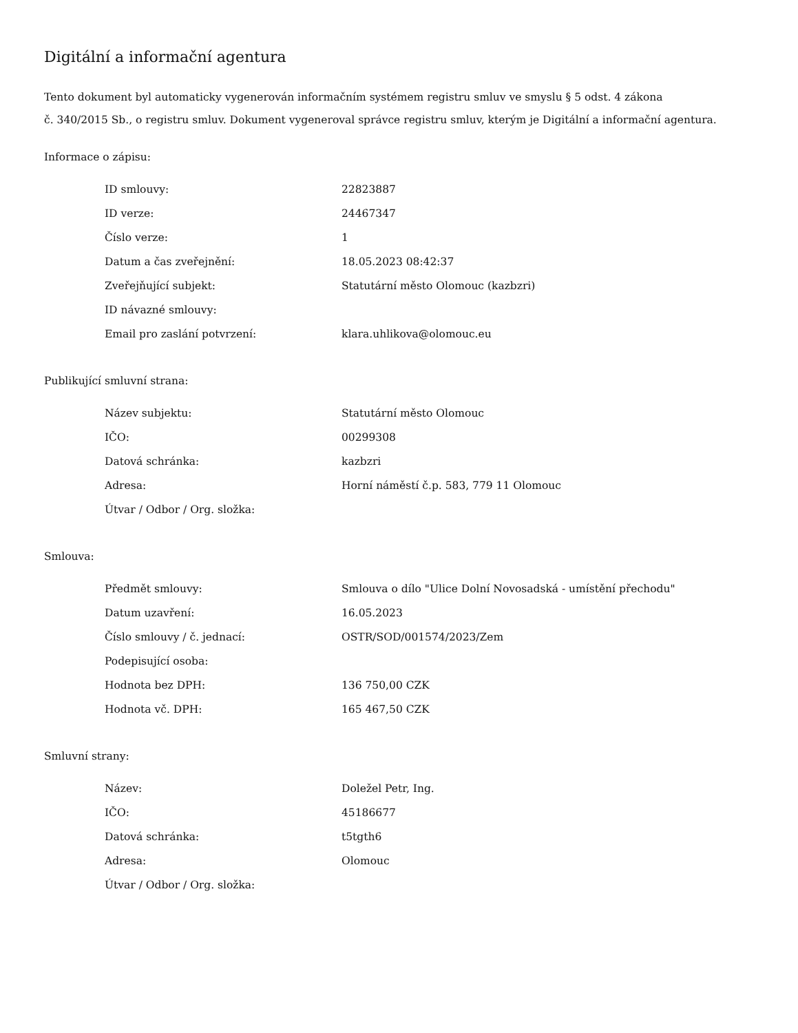Digitální a informační agentura
Tento dokument byl automaticky vygenerován informačním systémem registru smluv ve smyslu § 5 odst. 4 zákona
č. 340/2015 Sb., o registru smluv. Dokument vygeneroval správce registru smluv, kterým je Digitální a informační agentura.
Informace o zápisu:
| ID smlouvy: | 22823887 |
| ID verze: | 24467347 |
| Číslo verze: | 1 |
| Datum a čas zveřejnění: | 18.05.2023 08:42:37 |
| Zveřejňující subjekt: | Statutární město Olomouc (kazbzri) |
| ID návazné smlouvy: | |
| Email pro zaslání potvrzení: | klara.uhlikova@olomouc.eu |
Publikující smluvní strana:
| Název subjektu: | Statutární město Olomouc |
| IČO: | 00299308 |
| Datová schránka: | kazbzri |
| Adresa: | Horní náměstí č.p. 583, 779 11 Olomouc |
| Útvar / Odbor / Org. složka: | |
Smlouva:
| Předmět smlouvy: | Smlouva o dílo "Ulice Dolní Novosadská - umístění přechodu" |
| Datum uzavření: | 16.05.2023 |
| Číslo smlouvy / č. jednací: | OSTR/SOD/001574/2023/Zem |
| Podepisující osoba: | |
| Hodnota bez DPH: | 136 750,00 CZK |
| Hodnota vč. DPH: | 165 467,50 CZK |
Smluvní strany:
| Název: | Doležel Petr, Ing. |
| IČO: | 45186677 |
| Datová schránka: | t5tgth6 |
| Adresa: | Olomouc |
| Útvar / Odbor / Org. složka: | |